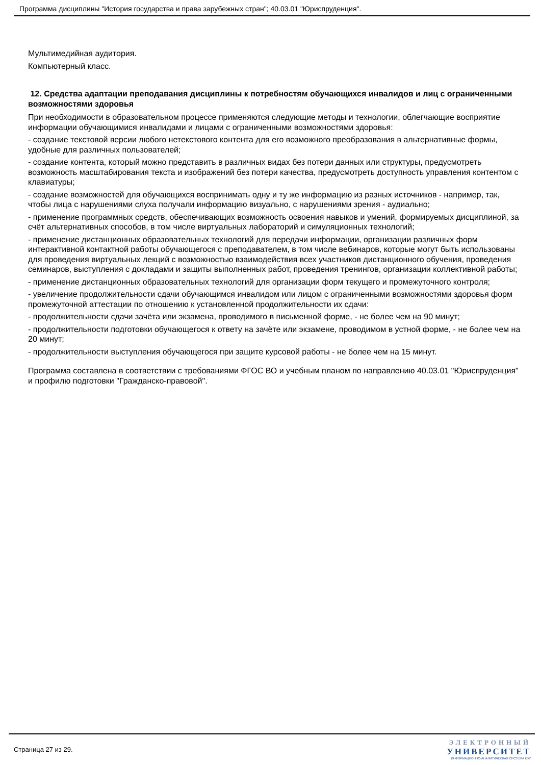Программа дисциплины "История государства и права зарубежных стран"; 40.03.01 "Юриспруденция".
Мультимедийная аудитория.
Компьютерный класс.
12. Средства адаптации преподавания дисциплины к потребностям обучающихся инвалидов и лиц с ограниченными возможностями здоровья
При необходимости в образовательном процессе применяются следующие методы и технологии, облегчающие восприятие информации обучающимися инвалидами и лицами с ограниченными возможностями здоровья:
- создание текстовой версии любого нетекстового контента для его возможного преобразования в альтернативные формы, удобные для различных пользователей;
- создание контента, который можно представить в различных видах без потери данных или структуры, предусмотреть возможность масштабирования текста и изображений без потери качества, предусмотреть доступность управления контентом с клавиатуры;
- создание возможностей для обучающихся воспринимать одну и ту же информацию из разных источников - например, так, чтобы лица с нарушениями слуха получали информацию визуально, с нарушениями зрения - аудиально;
- применение программных средств, обеспечивающих возможность освоения навыков и умений, формируемых дисциплиной, за счёт альтернативных способов, в том числе виртуальных лабораторий и симуляционных технологий;
- применение дистанционных образовательных технологий для передачи информации, организации различных форм интерактивной контактной работы обучающегося с преподавателем, в том числе вебинаров, которые могут быть использованы для проведения виртуальных лекций с возможностью взаимодействия всех участников дистанционного обучения, проведения семинаров, выступления с докладами и защиты выполненных работ, проведения тренингов, организации коллективной работы;
- применение дистанционных образовательных технологий для организации форм текущего и промежуточного контроля;
- увеличение продолжительности сдачи обучающимся инвалидом или лицом с ограниченными возможностями здоровья форм промежуточной аттестации по отношению к установленной продолжительности их сдачи:
- продолжительности сдачи зачёта или экзамена, проводимого в письменной форме, - не более чем на 90 минут;
- продолжительности подготовки обучающегося к ответу на зачёте или экзамене, проводимом в устной форме, - не более чем на 20 минут;
- продолжительности выступления обучающегося при защите курсовой работы - не более чем на 15 минут.
Программа составлена в соответствии с требованиями ФГОС ВО и учебным планом по направлению 40.03.01 "Юриспруденция" и профилю подготовки "Гражданско-правовой".
Страница 27 из 29.
ЭЛЕКТРОННЫЙ
УНИВЕРСИТЕТ
ИНФОРМАЦИОННО-АНАЛИТИЧЕСКАЯ СИСТЕМА КФУ